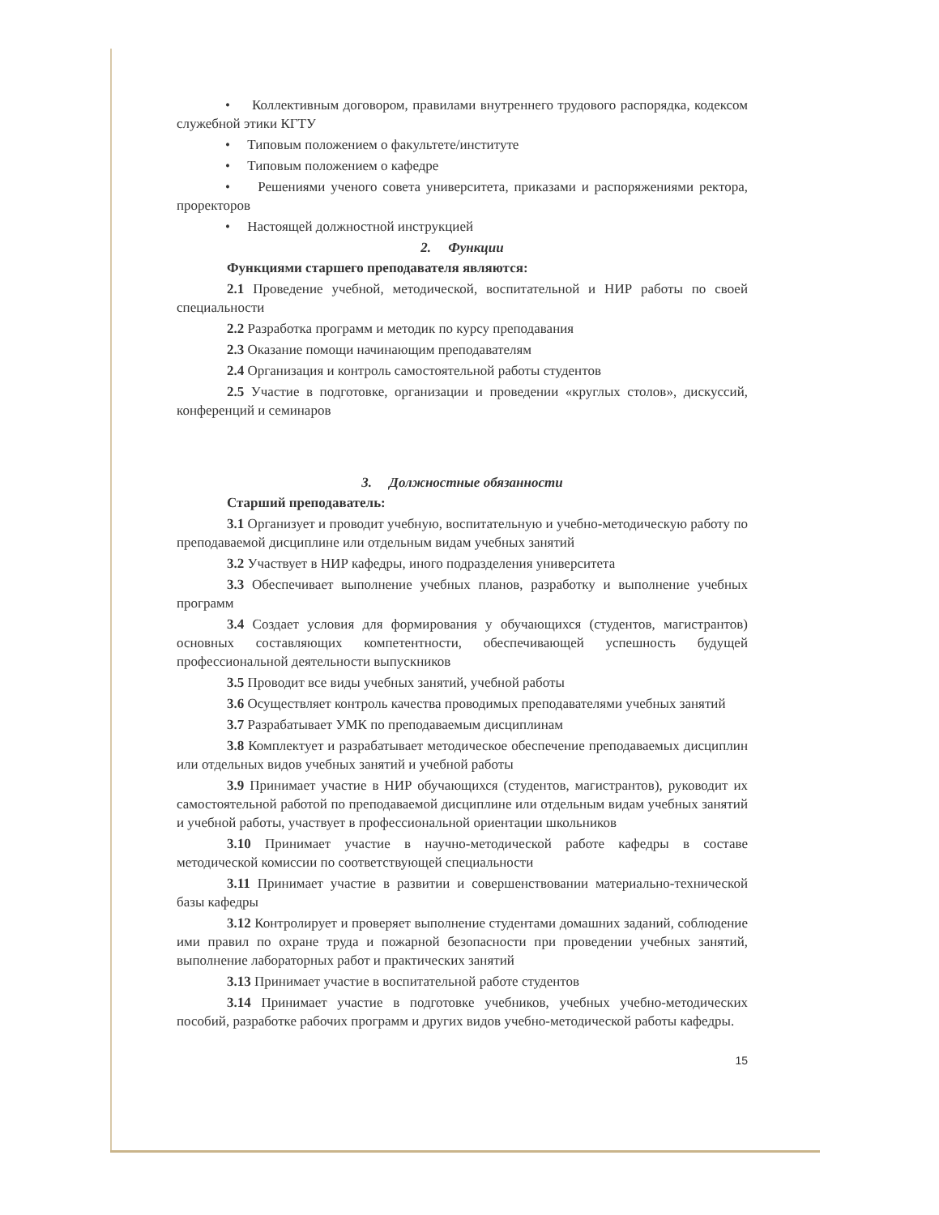• Коллективным договором, правилами внутреннего трудового распорядка, кодексом служебной этики КГТУ
• Типовым положением о факультете/институте
• Типовым положением о кафедре
• Решениями ученого совета университета, приказами и распоряжениями ректора, проректоров
• Настоящей должностной инструкцией
2. Функции
Функциями старшего преподавателя являются:
2.1 Проведение учебной, методической, воспитательной и НИР работы по своей специальности
2.2 Разработка программ и методик по курсу преподавания
2.3 Оказание помощи начинающим преподавателям
2.4 Организация и контроль самостоятельной работы студентов
2.5 Участие в подготовке, организации и проведении «круглых столов», дискуссий, конференций и семинаров
3. Должностные обязанности
Старший преподаватель:
3.1 Организует и проводит учебную, воспитательную и учебно-методическую работу по преподаваемой дисциплине или отдельным видам учебных занятий
3.2 Участвует в НИР кафедры, иного подразделения университета
3.3 Обеспечивает выполнение учебных планов, разработку и выполнение учебных программ
3.4 Создает условия для формирования у обучающихся (студентов, магистрантов) основных составляющих компетентности, обеспечивающей успешность будущей профессиональной деятельности выпускников
3.5 Проводит все виды учебных занятий, учебной работы
3.6 Осуществляет контроль качества проводимых преподавателями учебных занятий
3.7 Разрабатывает УМК по преподаваемым дисциплинам
3.8 Комплектует и разрабатывает методическое обеспечение преподаваемых дисциплин или отдельных видов учебных занятий и учебной работы
3.9 Принимает участие в НИР обучающихся (студентов, магистрантов), руководит их самостоятельной работой по преподаваемой дисциплине или отдельным видам учебных занятий и учебной работы, участвует в профессиональной ориентации школьников
3.10 Принимает участие в научно-методической работе кафедры в составе методической комиссии по соответствующей специальности
3.11 Принимает участие в развитии и совершенствовании материально-технической базы кафедры
3.12 Контролирует и проверяет выполнение студентами домашних заданий, соблюдение ими правил по охране труда и пожарной безопасности при проведении учебных занятий, выполнение лабораторных работ и практических занятий
3.13 Принимает участие в воспитательной работе студентов
3.14 Принимает участие в подготовке учебников, учебных учебно-методических пособий, разработке рабочих программ и других видов учебно-методической работы кафедры.
15